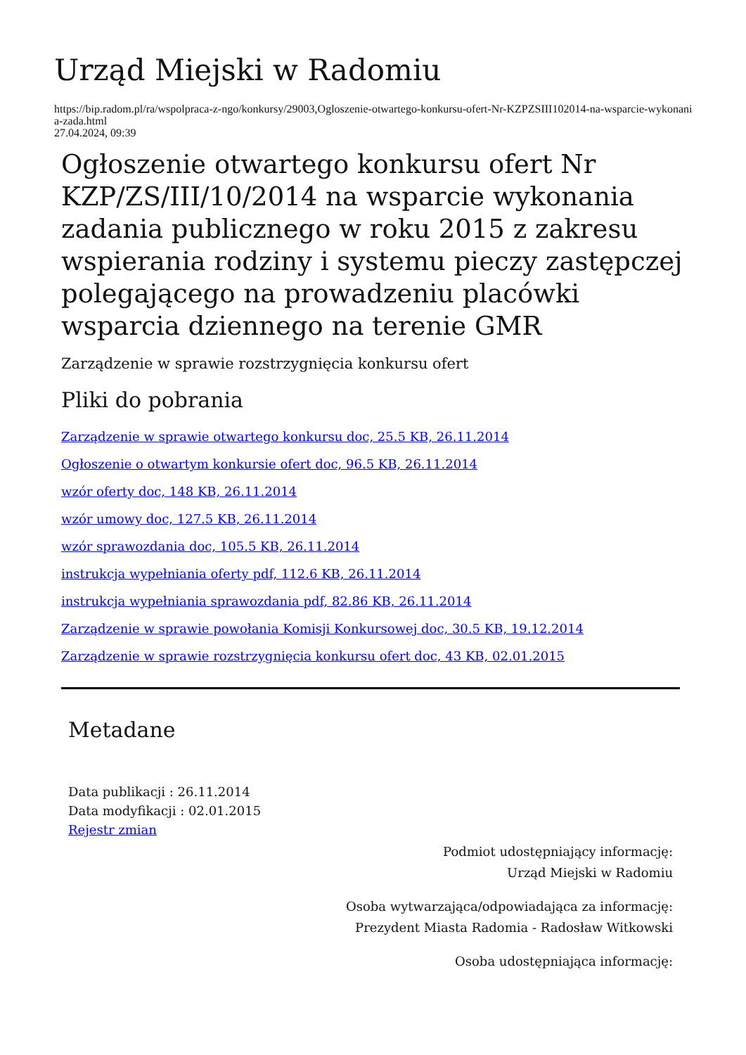Urząd Miejski w Radomiu
https://bip.radom.pl/ra/wspolpraca-z-ngo/konkursy/29003,Ogloszenie-otwartego-konkursu-ofert-Nr-KZPZSIII102014-na-wsparcie-wykonania-zada.html
27.04.2024, 09:39
Ogłoszenie otwartego konkursu ofert Nr KZP/ZS/III/10/2014 na wsparcie wykonania zadania publicznego w roku 2015 z zakresu wspierania rodziny i systemu pieczy zastępczej polegającego na prowadzeniu placówki wsparcia dziennego na terenie GMR
Zarządzenie w sprawie rozstrzygnięcia konkursu ofert
Pliki do pobrania
Zarządzenie w sprawie otwartego konkursu doc, 25.5 KB, 26.11.2014
Ogłoszenie o otwartym konkursie ofert doc, 96.5 KB, 26.11.2014
wzór oferty doc, 148 KB, 26.11.2014
wzór umowy doc, 127.5 KB, 26.11.2014
wzór sprawozdania doc, 105.5 KB, 26.11.2014
instrukcja wypełniania oferty pdf, 112.6 KB, 26.11.2014
instrukcja wypełniania sprawozdania pdf, 82.86 KB, 26.11.2014
Zarządzenie w sprawie powołania Komisji Konkursowej doc, 30.5 KB, 19.12.2014
Zarządzenie w sprawie rozstrzygnięcia konkursu ofert doc, 43 KB, 02.01.2015
Metadane
Data publikacji : 26.11.2014
Data modyfikacji : 02.01.2015
Rejestr zmian
Podmiot udostępniający informację:
Urząd Miejski w Radomiu
Osoba wytwarzająca/odpowiadająca za informację:
Prezydent Miasta Radomia - Radosław Witkowski
Osoba udostępniająca informację: